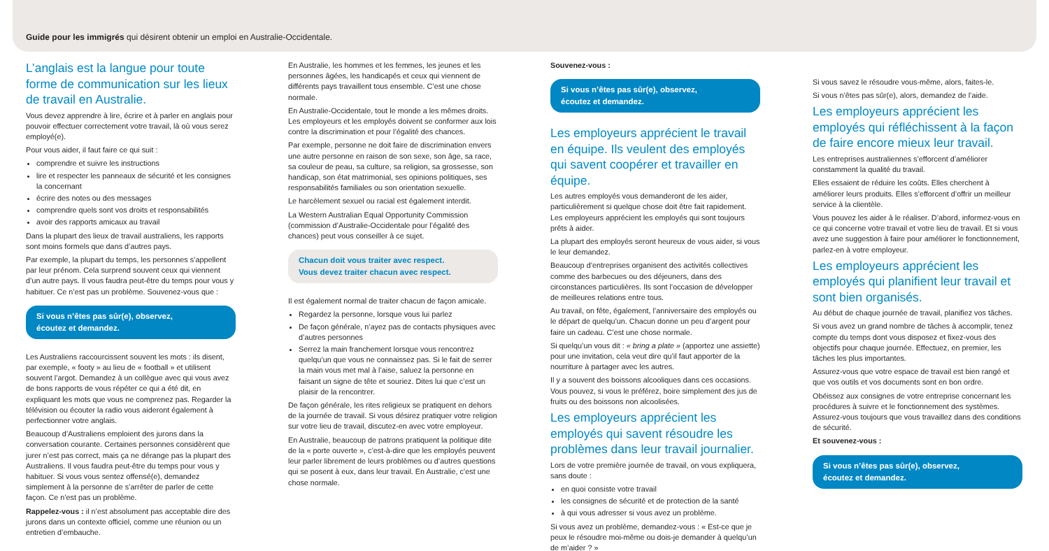Guide pour les immigrés qui désirent obtenir un emploi en Australie-Occidentale.
L’anglais est la langue pour toute forme de communication sur les lieux de travail en Australie.
Vous devez apprendre à lire, écrire et à parler en anglais pour pouvoir effectuer correctement votre travail, là où vous serez employé(e).
Pour vous aider, il faut faire ce qui suit :
comprendre et suivre les instructions
lire et respecter les panneaux de sécurité et les consignes la concernant
écrire des notes ou des messages
comprendre quels sont vos droits et responsabilités
avoir des rapports amicaux au travail
Dans la plupart des lieux de travail australiens, les rapports sont moins formels que dans d’autres pays.
Par exemple, la plupart du temps, les personnes s’appellent par leur prénom. Cela surprend souvent ceux qui viennent d’un autre pays. Il vous faudra peut-être du temps pour vous y habituer. Ce n’est pas un problème. Souvenez-vous que :
Si vous n’êtes pas sûr(e), observez,
écoutez et demandez.
Les Australiens raccourcissent souvent les mots : ils disent, par exemple, « footy » au lieu de « football » et utilisent souvent l’argot. Demandez à un collègue avec qui vous avez de bons rapports de vous répéter ce qui a été dit, en expliquant les mots que vous ne comprenez pas. Regarder la télévision ou écouter la radio vous aideront également à perfectionner votre anglais.
Beaucoup d’Australiens emploient des jurons dans la conversation courante. Certaines personnes considèrent que jurer n’est pas correct, mais ça ne dérange pas la plupart des Australiens. Il vous faudra peut-être du temps pour vous y habituer. Si vous vous sentez offensé(e), demandez simplement à la personne de s’arrêter de parler de cette façon. Ce n’est pas un problème.
Rappelez-vous : il n’est absolument pas acceptable dire des jurons dans un contexte officiel, comme une réunion ou un entretien d’embauche.
En Australie, les hommes et les femmes, les jeunes et les personnes âgées, les handicapés et ceux qui viennent de différents pays travaillent tous ensemble. C’est une chose normale.
En Australie-Occidentale, tout le monde a les mêmes droits. Les employeurs et les employés doivent se conformer aux lois contre la discrimination et pour l’égalité des chances.
Par exemple, personne ne doit faire de discrimination envers une autre personne en raison de son sexe, son âge, sa race, sa couleur de peau, sa culture, sa religion, sa grossesse, son handicap, son état matrimonial, ses opinions politiques, ses responsabilités familiales ou son orientation sexuelle.
Le harcèlement sexuel ou racial est également interdit.
La Western Australian Equal Opportunity Commission (commission d’Australie-Occidentale pour l’égalité des chances) peut vous conseiller à ce sujet.
Chacun doit vous traiter avec respect.
Vous devez traiter chacun avec respect.
Il est également normal de traiter chacun de façon amicale.
Regardez la personne, lorsque vous lui parlez
De façon générale, n’ayez pas de contacts physiques avec d’autres personnes
Serrez la main franchement lorsque vous rencontrez quelqu’un que vous ne connaissez pas. Si le fait de serrer la main vous met mal à l’aise, saluez la personne en faisant un signe de tête et souriez. Dites lui que c’est un plaisir de la rencontrer.
De façon générale, les rites religieux se pratiquent en dehors de la journée de travail. Si vous désirez pratiquer votre religion sur votre lieu de travail, discutez-en avec votre employeur.
En Australie, beaucoup de patrons pratiquent la politique dite de la « porte ouverte », c’est-à-dire que les employés peuvent leur parler librement de leurs problèmes ou d’autres questions qui se posent à eux, dans leur travail. En Australie, c’est une chose normale.
Souvenez-vous :
Si vous n’êtes pas sûr(e), observez,
écoutez et demandez.
Les employeurs apprécient le travail en équipe. Ils veulent des employés qui savent coopérer et travailler en équipe.
Les autres employés vous demanderont de les aider, particulièrement si quelque chose doit être fait rapidement. Les employeurs apprécient les employés qui sont toujours prêts à aider.
La plupart des employés seront heureux de vous aider, si vous le leur demandez.
Beaucoup d’entreprises organisent des activités collectives comme des barbecues ou des déjeuners, dans des circonstances particulières. Ils sont l’occasion de développer de meilleures relations entre tous.
Au travail, on fête, également, l’anniversaire des employés ou le départ de quelqu’un. Chacun donne un peu d’argent pour faire un cadeau. C’est une chose normale.
Si quelqu’un vous dit : « bring a plate » (apportez une assiette) pour une invitation, cela veut dire qu’il faut apporter de la nourriture à partager avec les autres.
Il y a souvent des boissons alcooliques dans ces occasions. Vous pouvez, si vous le préférez, boire simplement des jus de fruits ou des boissons non alcoolisées.
Les employeurs apprécient les employés qui savent résoudre les problèmes dans leur travail journalier.
Lors de votre première journée de travail, on vous expliquera, sans doute :
en quoi consiste votre travail
les consignes de sécurité et de protection de la santé
à qui vous adresser si vous avez un problème.
Si vous avez un problème, demandez-vous : « Est-ce que je peux le résoudre moi-même ou dois-je demander à quelqu’un de m’aider ? »
Si vous savez le résoudre vous-même, alors, faites-le.
Si vous n’êtes pas sûr(e), alors, demandez de l’aide.
Les employeurs apprécient les employés qui réfléchissent à la façon de faire encore mieux leur travail.
Les entreprises australiennes s’efforcent d’améliorer constamment la qualité du travail.
Elles essaient de réduire les coûts. Elles cherchent à améliorer leurs produits. Elles s’efforcent d’offrir un meilleur service à la clientèle.
Vous pouvez les aider à le réaliser. D’abord, informez-vous en ce qui concerne votre travail et votre lieu de travail. Et si vous avez une suggestion à faire pour améliorer le fonctionnement, parlez-en à votre employeur.
Les employeurs apprécient les employés qui planifient leur travail et sont bien organisés.
Au début de chaque journée de travail, planifiez vos tâches.
Si vous avez un grand nombre de tâches à accomplir, tenez compte du temps dont vous disposez et fixez-vous des objectifs pour chaque journée. Effectuez, en premier, les tâches les plus importantes.
Assurez-vous que votre espace de travail est bien rangé et que vos outils et vos documents sont en bon ordre.
Obéissez aux consignes de votre entreprise concernant les procédures à suivre et le fonctionnement des systèmes. Assurez-vous toujours que vous travaillez dans des conditions de sécurité.
Et souvenez-vous :
Si vous n’êtes pas sûr(e), observez,
écoutez et demandez.